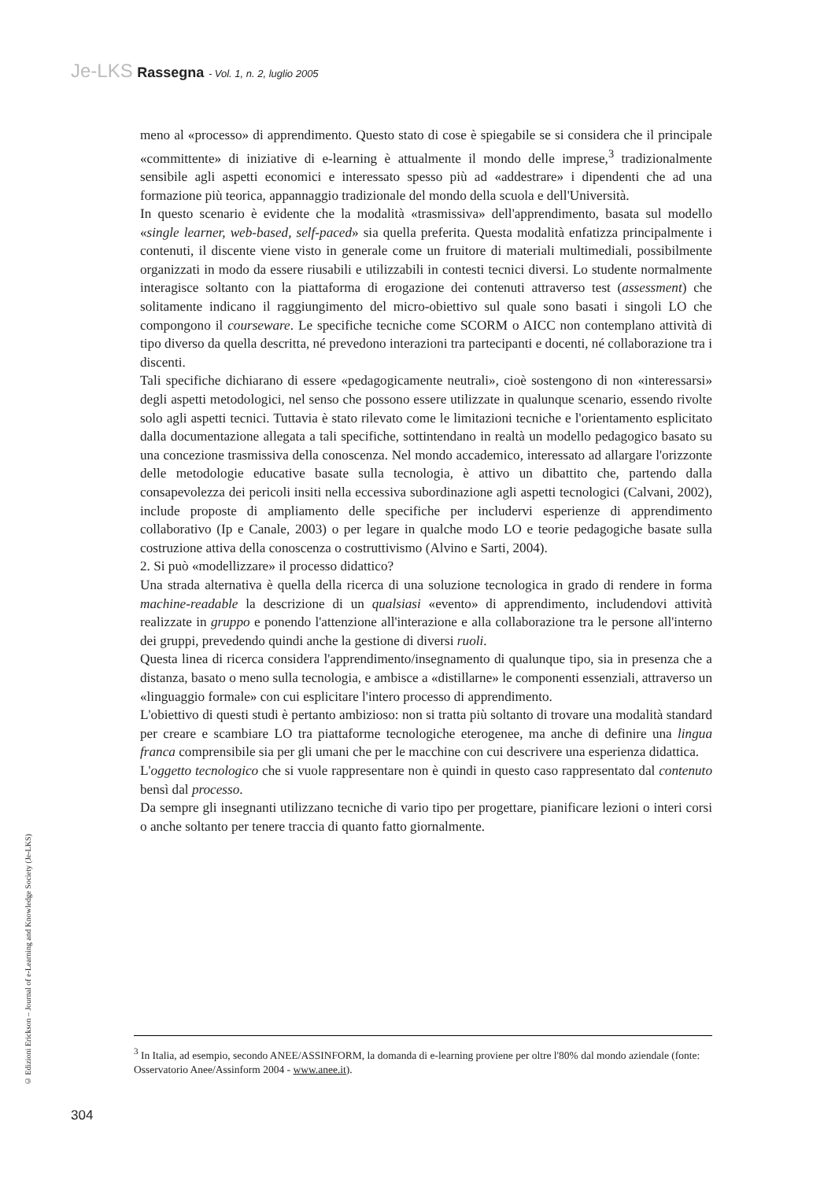Je-LKS Rassegna - Vol. 1, n. 2, luglio 2005
meno al «processo» di apprendimento. Questo stato di cose è spiegabile se si considera che il principale «committente» di iniziative di e-learning è attualmente il mondo delle imprese,<sup>3</sup> tradizionalmente sensibile agli aspetti economici e interessato spesso più ad «addestrare» i dipendenti che ad una formazione più teorica, appannaggio tradizionale del mondo della scuola e dell'Università.
In questo scenario è evidente che la modalità «trasmissiva» dell'apprendimento, basata sul modello «single learner, web-based, self-paced» sia quella preferita. Questa modalità enfatizza principalmente i contenuti, il discente viene visto in generale come un fruitore di materiali multimediali, possibilmente organizzati in modo da essere riusabili e utilizzabili in contesti tecnici diversi. Lo studente normalmente interagisce soltanto con la piattaforma di erogazione dei contenuti attraverso test (assessment) che solitamente indicano il raggiungimento del micro-obiettivo sul quale sono basati i singoli LO che compongono il courseware. Le specifiche tecniche come SCORM o AICC non contemplano attività di tipo diverso da quella descritta, né prevedono interazioni tra partecipanti e docenti, né collaborazione tra i discenti.
Tali specifiche dichiarano di essere «pedagogicamente neutrali», cioè sostengono di non «interessarsi» degli aspetti metodologici, nel senso che possono essere utilizzate in qualunque scenario, essendo rivolte solo agli aspetti tecnici. Tuttavia è stato rilevato come le limitazioni tecniche e l'orientamento esplicitato dalla documentazione allegata a tali specifiche, sottintendano in realtà un modello pedagogico basato su una concezione trasmissiva della conoscenza. Nel mondo accademico, interessato ad allargare l'orizzonte delle metodologie educative basate sulla tecnologia, è attivo un dibattito che, partendo dalla consapevolezza dei pericoli insiti nella eccessiva subordinazione agli aspetti tecnologici (Calvani, 2002), include proposte di ampliamento delle specifiche per includervi esperienze di apprendimento collaborativo (Ip e Canale, 2003) o per legare in qualche modo LO e teorie pedagogiche basate sulla costruzione attiva della conoscenza o costruttivismo (Alvino e Sarti, 2004).
2. Si può «modellizzare» il processo didattico?
Una strada alternativa è quella della ricerca di una soluzione tecnologica in grado di rendere in forma machine-readable la descrizione di un qualsiasi «evento» di apprendimento, includendovi attività realizzate in gruppo e ponendo l'attenzione all'interazione e alla collaborazione tra le persone all'interno dei gruppi, prevedendo quindi anche la gestione di diversi ruoli.
Questa linea di ricerca considera l'apprendimento/insegnamento di qualunque tipo, sia in presenza che a distanza, basato o meno sulla tecnologia, e ambisce a «distillarne» le componenti essenziali, attraverso un «linguaggio formale» con cui esplicitare l'intero processo di apprendimento.
L'obiettivo di questi studi è pertanto ambizioso: non si tratta più soltanto di trovare una modalità standard per creare e scambiare LO tra piattaforme tecnologiche eterogenee, ma anche di definire una lingua franca comprensibile sia per gli umani che per le macchine con cui descrivere una esperienza didattica.
L'oggetto tecnologico che si vuole rappresentare non è quindi in questo caso rappresentato dal contenuto bensì dal processo.
Da sempre gli insegnanti utilizzano tecniche di vario tipo per progettare, pianificare lezioni o interi corsi o anche soltanto per tenere traccia di quanto fatto giornalmente.
© Edizioni Erickson – Journal of e-Learning and Knowledge Society (Je-LKS)
<sup>3</sup> In Italia, ad esempio, secondo ANEE/ASSINFORM, la domanda di e-learning proviene per oltre l'80% dal mondo aziendale (fonte: Osservatorio Anee/Assinform 2004 - www.anee.it).
304